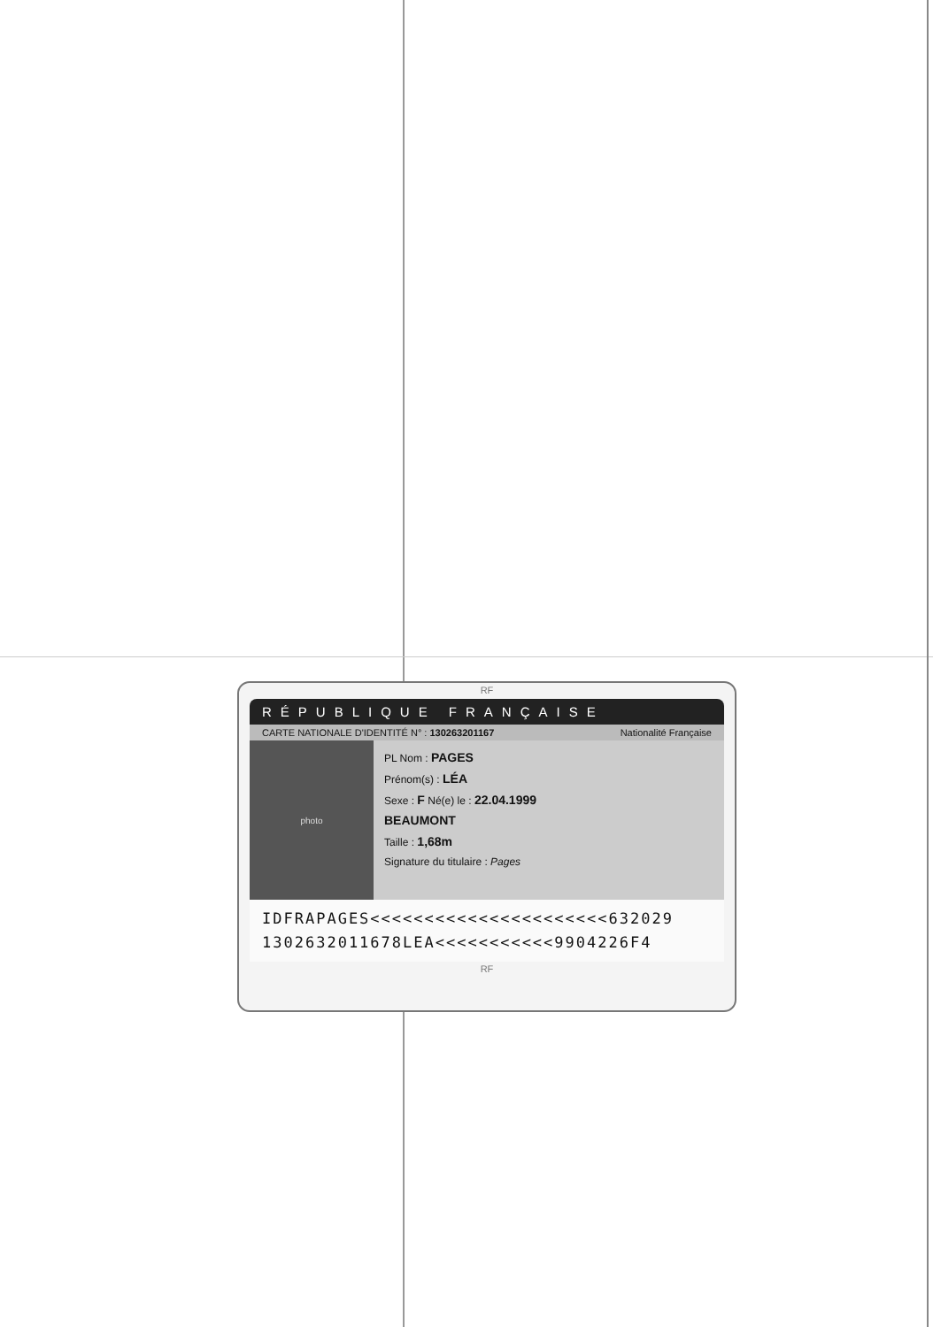RF
RÉPUBLIQUE FRANÇAISE
CARTE NATIONALE D'IDENTITÉ N° : 130263201167 Nationalité Française
photo
PL Nom : PAGES
Prénom(s) : LÉA
Sexe : F Né(e) le : 22.04.1999
BEAUMONT
Taille : 1,68m
Signature du titulaire : Pages
IDFRAPAGES<<<<<<<<<<<<<<<<<<<<<<632029
1302632011678LEA<<<<<<<<<<<9904226F4
RF